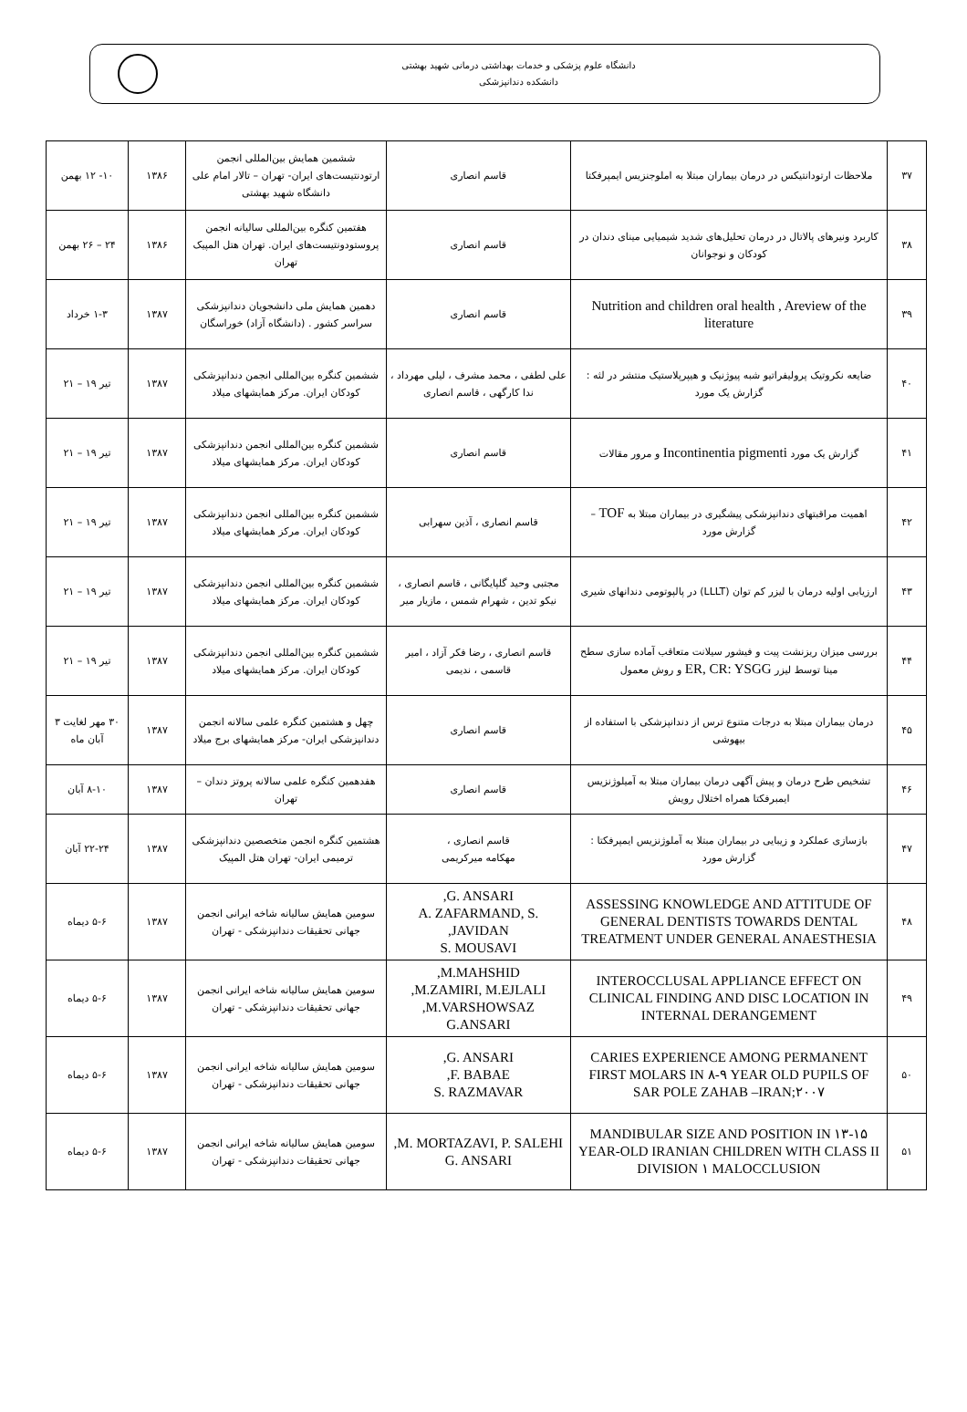دانشگاه علوم پزشکی و خدمات بهداشتی درمانی شهید بهشتی
دانشکده دندانپزشکی
| ۳۷ | ملاحظات ارتودانتیکس در درمان بیماران مبتلا به املوجنزیس ایمپرفکتا | قاسم انصاری | ششمین همایش بین‌المللی انجمن ارتودنتیست‌های ایران- تهران – تالار امام علی دانشگاه شهید بهشتی | ۱۳۸۶ | ۱۰- ۱۲ بهمن |
| ۳۸ | کاربرد ونیرهای پالاتال در درمان تحلیل‌های شدید شیمیایی مینای دندان در کودکان و نوجوانان | قاسم انصاری | هفتمین کنگره بین‌المللی سالیانه انجمن پروستودونتیست‌های ایران. تهران هتل المپیک تهران | ۱۳۸۶ | ۲۴ – ۲۶ بهمن |
| ۳۹ | Nutrition and children oral health , Areview of the literature | قاسم انصاری | دهمین همایش ملی دانشجویان دندانپزشکی سراسر کشور . (دانشگاه آزاد) خوراسگان | ۱۳۸۷ | ۱-۳ خرداد |
| ۴۰ | ضایعه نکروتیک پرولیفراتیو شبه پیوژنیک و هیپرپلاستیک منتشر در لثه : گزارش یک مورد | علی لطفی ، محمد مشرف ، لیلی مهرداد ، ندا کارگهی ، قاسم انصاری | ششمین کنگره بین‌المللی انجمن دندانپزشکی کودکان ایران. مرکز همایشهای میلاد | ۱۳۸۷ | تیر ۱۹ – ۲۱ |
| ۴۱ | گزارش یک مورد Incontinentia pigmenti و مرور مقالات | قاسم انصاری | ششمین کنگره بین‌المللی انجمن دندانپزشکی کودکان ایران. مرکز همایشهای میلاد | ۱۳۸۷ | تیر ۱۹ – ۲۱ |
| ۴۲ | اهمیت مراقبتهای دندانپزشکی پیشگیری در بیماران مبتلا به TOF – گزارش مورد | قاسم انصاری ، آذین سهرابی | ششمین کنگره بین‌المللی انجمن دندانپزشکی کودکان ایران. مرکز همایشهای میلاد | ۱۳۸۷ | تیر ۱۹ – ۲۱ |
| ۴۳ | ارزیابی اولیه درمان با لیزر کم توان (LLLT) در پالپوتومی دندانهای شیری | مجتبی وحید گلپایگانی ، قاسم انصاری ، نیکو تدین ، شهرام شمس ، مازیار میر | ششمین کنگره بین‌المللی انجمن دندانپزشکی کودکان ایران. مرکز همایشهای میلاد | ۱۳۸۷ | تیر ۱۹ – ۲۱ |
| ۴۴ | بررسی میزان ریزنشت پیت و فیشور سیلانت متعاقب آماده سازی سطح مینا توسط لیزر ER, CR: YSGG و روش معمول | قاسم انصاری ، رضا فکر آزاد ، امیر قاسمی ، ندیمی | ششمین کنگره بین‌المللی انجمن دندانپزشکی کودکان ایران. مرکز همایشهای میلاد | ۱۳۸۷ | تیر ۱۹ – ۲۱ |
| ۴۵ | درمان بیماران مبتلا به درجات متنوع ترس از دندانپزشکی با استفاده از بیهوشی | قاسم انصاری | چهل و هشتمین کنگره علمی سالانه انجمن دندانپزشکی ایران- مرکز همایشهای برج میلاد | ۱۳۸۷ | ۳۰ مهر لغایت ۳ آبان ماه |
| ۴۶ | تشخیص طرح درمان و پیش آگهی درمان بیماران مبتلا به آمیلوژنزیس ایمبرفکتا همراه اختلال رویش | قاسم انصاری | هفدهمین کنگره علمی سالانه پروتز دندان – تهران | ۱۳۸۷ | ۸-۱۰ آبان |
| ۴۷ | بازسازی عملکرد و زیبایی در بیماران مبتلا به آملوژنزیس ایمپرفکتا : گزارش مورد | قاسم انصاری ، مهکامه میرکریمی | هشتمین کنگره انجمن متخصصین دندانپزشکی ترمیمی ایران- تهران هتل المپیک | ۱۳۸۷ | ۲۲-۲۴ آبان |
| ۴۸ | ASSESSING KNOWLEDGE AND ATTITUDE OF GENERAL DENTISTS TOWARDS DENTAL TREATMENT UNDER GENERAL ANAESTHESIA | G. ANSARI, A. ZAFARMAND, S. JAVIDAN, S. MOUSAVI | سومین همایش سالیانه شاخه ایرانی انجمن جهانی تحقیقات دندانپزشکی - تهران | ۱۳۸۷ | ۵-۶ دیماه |
| ۴۹ | INTEROCCLUSAL APPLIANCE EFFECT ON CLINICAL FINDING AND DISC LOCATION IN INTERNAL DERANGEMENT | M.MAHSHID, M.ZAMIRI, M.EJLALI, M.VARSHOWSAZ, G.ANSARI | سومین همایش سالیانه شاخه ایرانی انجمن جهانی تحقیقات دندانپزشکی - تهران | ۱۳۸۷ | ۵-۶ دیماه |
| ۵۰ | CARIES EXPERIENCE AMONG PERMANENT FIRST MOLARS IN ۸-۹ YEAR OLD PUPILS OF SAR POLE ZAHAB –IRAN;۲۰۰۷ | G. ANSARI, F. BABAE, S. RAZMAVAR | سومین همایش سالیانه شاخه ایرانی انجمن جهانی تحقیقات دندانپزشکی - تهران | ۱۳۸۷ | ۵-۶ دیماه |
| ۵۱ | MANDIBULAR SIZE AND POSITION IN ۱۳-۱۵ YEAR-OLD IRANIAN CHILDREN WITH CLASS II DIVISION ۱ MALOCCLUSION | M. MORTAZAVI, P. SALEHI, G. ANSARI | سومین همایش سالیانه شاخه ایرانی انجمن جهانی تحقیقات دندانپزشکی - تهران | ۱۳۸۷ | ۵-۶ دیماه |